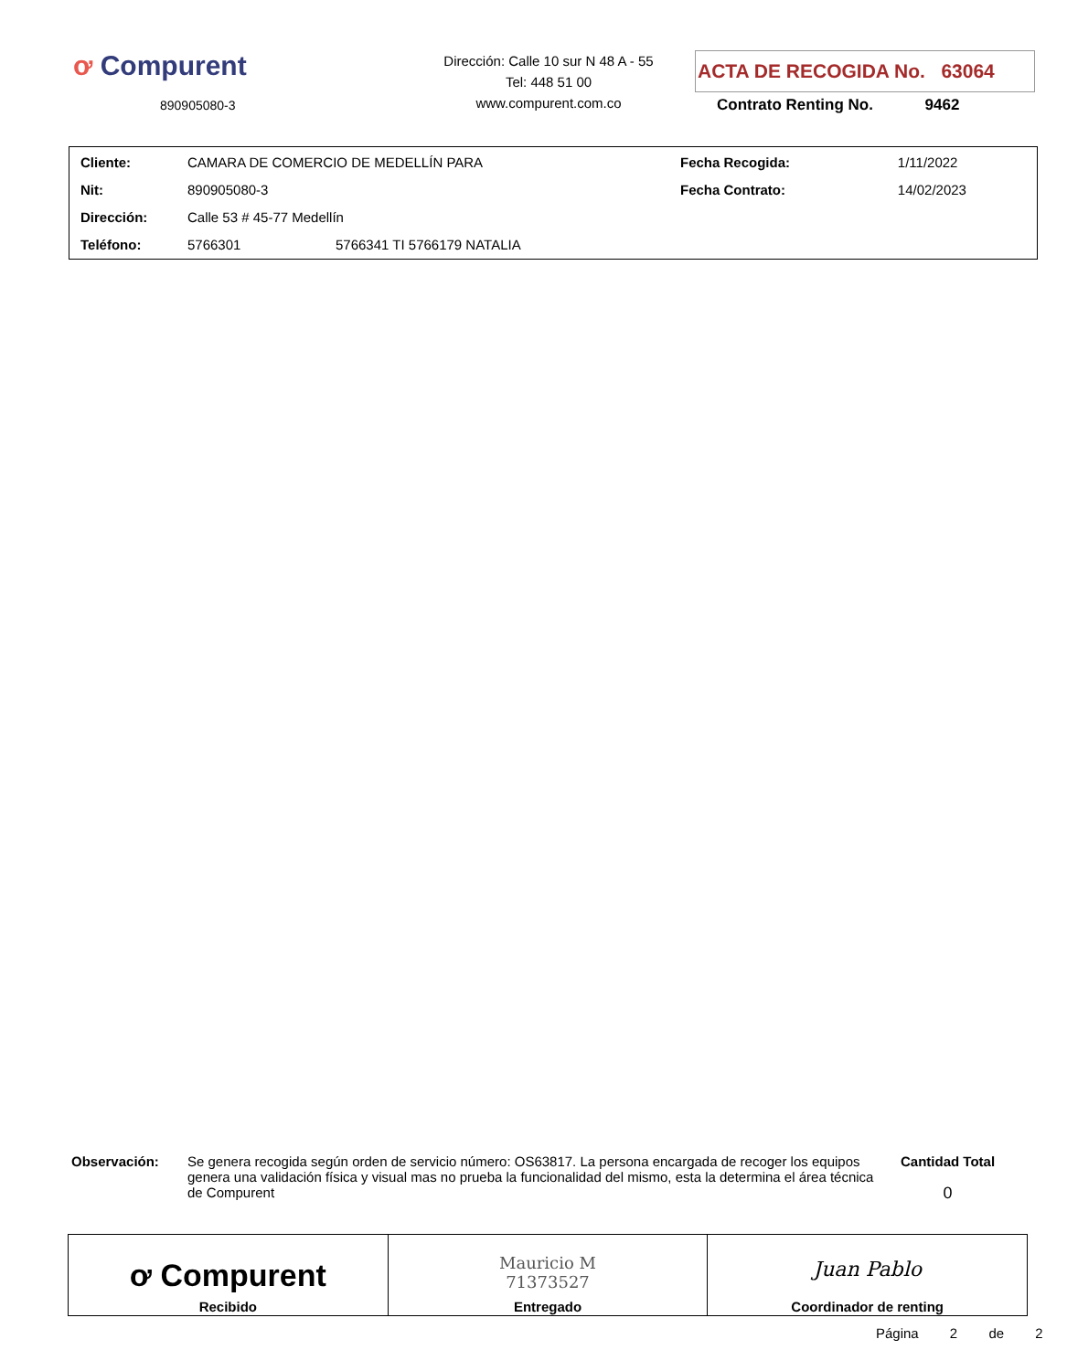ơ Compurent
890905080-3
Dirección: Calle 10 sur N 48 A - 55
Tel: 448 51 00
www.compurent.com.co
ACTA DE RECOGIDA No. 63064
Contrato Renting No. 9462
| Cliente: | CAMARA DE COMERCIO DE MEDELLÍN PARA | | Fecha Recogida: | 1/11/2022 |
| Nit: | 890905080-3 | | Fecha Contrato: | 14/02/2023 |
| Dirección: | Calle 53 # 45-77 Medellín | | | |
| Teléfono: | 5766301 | 5766341 TI 5766179 NATALIA | | |
Observación: Se genera recogida según orden de servicio número: OS63817. La persona encargada de recoger los equipos genera una validación física y visual mas no prueba la funcionalidad del mismo, esta la determina el área técnica de Compurent
Cantidad Total
0
| ơ Compurent Recibido | Mauricio M 71373527 Entregado | Juan Pablo Coordinador de renting |
Página 2 de 2